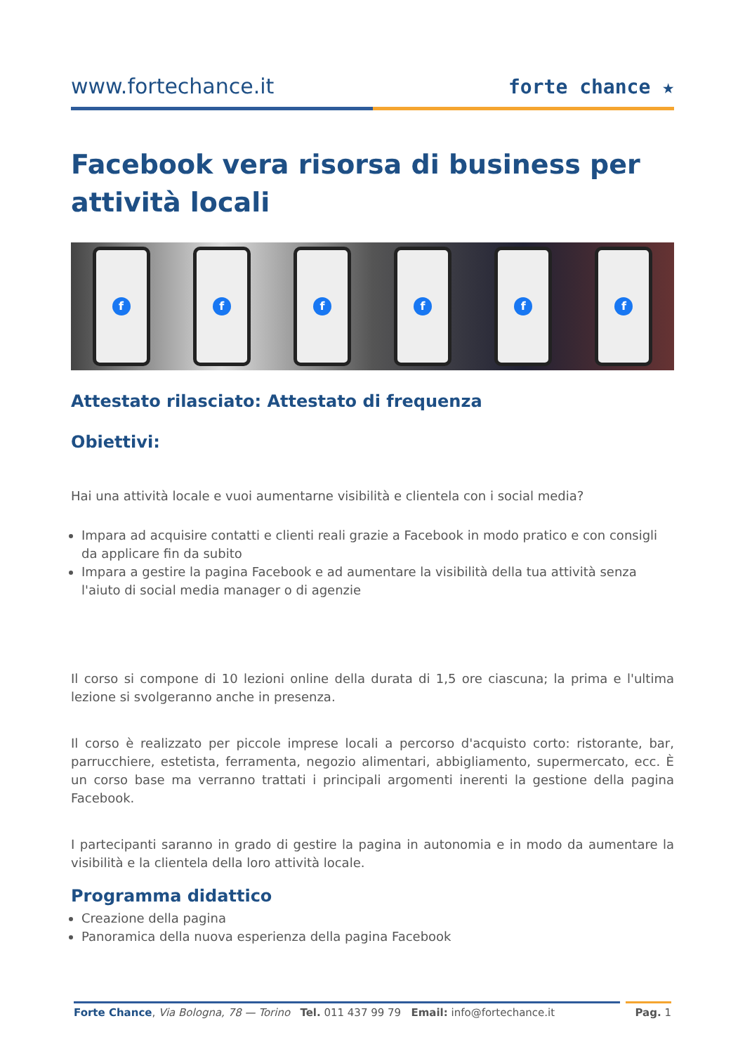www.fortechance.it
forte chance ★
Facebook vera risorsa di business per attività locali
f f f f f f
Attestato rilasciato: Attestato di frequenza
Obiettivi:
Hai una attività locale e vuoi aumentarne visibilità e clientela con i social media?
Impara ad acquisire contatti e clienti reali grazie a Facebook in modo pratico e con consigli da applicare fin da subito
Impara a gestire la pagina Facebook e ad aumentare la visibilità della tua attività senza l'aiuto di social media manager o di agenzie
Il corso si compone di 10 lezioni online della durata di 1,5 ore ciascuna; la prima e l'ultima lezione si svolgeranno anche in presenza.
Il corso è realizzato per piccole imprese locali a percorso d'acquisto corto: ristorante, bar, parrucchiere, estetista, ferramenta, negozio alimentari, abbigliamento, supermercato, ecc. È un corso base ma verranno trattati i principali argomenti inerenti la gestione della pagina Facebook.
I partecipanti saranno in grado di gestire la pagina in autonomia e in modo da aumentare la visibilità e la clientela della loro attività locale.
Programma didattico
Creazione della pagina
Panoramica della nuova esperienza della pagina Facebook
Forte Chance, Via Bologna, 78 — Torino Tel. 011 437 99 79 Email: info@fortechance.it
Pag. 1